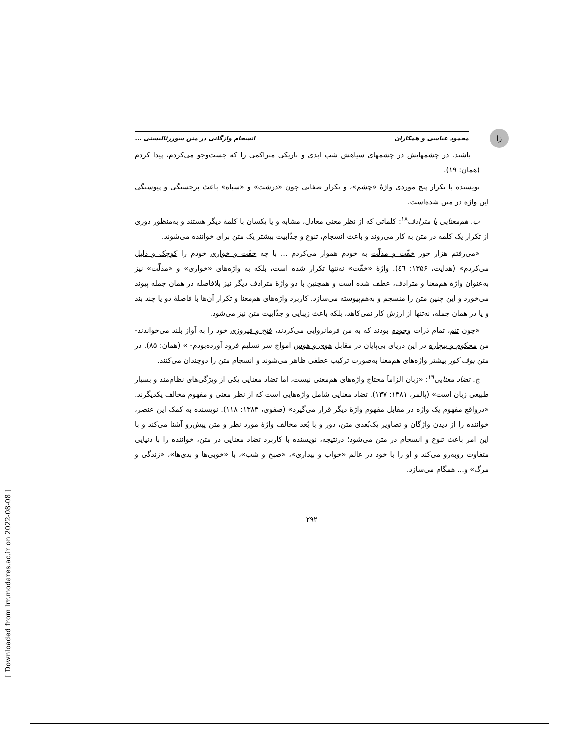زا
محمود عباسی و همکاران انسجام واژگانی در متن سوررئالیستی ...
باشند. در چشمهایش در چشمهای سیاهش شب ابدی و تاریکی متراکمی را که جست‌وجو می‌کردم، پیدا کردم (همان: ۱۹).
نویسنده با تکرار پنج موردی واژهٔ «چشم»، و تکرار صفاتی چون «درشت» و «سیاه» باعث برجستگی و پیوستگی این واژه در متن شده‌است.
ب. هم‌معنایی یا مترادف<sup>۱۸</sup>: کلماتی که از نظر معنی معادل، مشابه و یا یکسان با کلمهٔ دیگر هستند و به‌منظور دوری از تکرار یک کلمه در متن به کار می‌روند و باعث انسجام، تنوع و جذّابیت بیشتر یک متن برای خواننده می‌شوند.
«می‌رفتم هزار جور خفّت و مذلّت به خودم هموار می‌کردم ... با چه خفّت و خواری خودم را کوچک و ذلیل می‌کردم» (هدایت، ۱۳۵۶: ٤٦). واژهٔ «خفّت» نه‌تنها تکرار شده است، بلکه به واژه‌های «خواری» و «مذلّت» نیز به‌عنوان واژهٔ هم‌معنا و مترادف، عطف شده است و همچنین با دو واژهٔ مترادف دیگر نیز بلافاصله در همان جمله پیوند می‌خورد و این چنین متن را منسجم و به‌هم‌پیوسته می‌سازد. کاربرد واژه‌های هم‌معنا و تکرار آن‌ها با فاصلهٔ دو یا چند بند و یا در همان جمله، نه‌تنها از ارزش کار نمی‌کاهد، بلکه باعث زیبایی و جذّابیت متن نیز می‌شود.
«چون تنم، تمام ذرات وجودم بودند که به من فرمانروایی می‌کردند، فتح و فیروزی خود را به آواز بلند می‌خواندند- من محکوم و بیچاره در این دریای بی‌پایان در مقابل هوی و هوس امواج سر تسلیم فرود آورده‌بودم- » (همان: ۸۵). در متن بوف کور بیشتر واژه‌های هم‌معنا به‌صورت ترکیب عطفی ظاهر می‌شوند و انسجام متن را دوچندان می‌کنند.
ج. تضاد معنایی<sup>۱۹</sup>: «زبان الزاماً محتاج واژه‌های هم‌معنی نیست، اما تضاد معنایی یکی از ویژگی‌های نظام‌مند و بسیار طبیعی زبان است» (پالمر، ۱۳۸۱: ۱۳۷). تضاد معنایی شامل واژه‌هایی است که از نظر معنی و مفهوم مخالف یکدیگرند. «درواقع مفهوم یک واژه در مقابل مفهوم واژهٔ دیگر قرار می‌گیرد» (صفوی، ۱۳۸۳: ۱۱۸). نویسنده به کمک این عنصر، خواننده را از دیدن واژگان و تصاویر یک‌بُعدی متن، دور و با بُعد مخالف واژهٔ مورد نظر و متن پیش‌رو آشنا می‌کند و با این امر باعث تنوع و انسجام در متن می‌شود؛ درنتیجه، نویسنده با کاربرد تضاد معنایی در متن، خواننده را با دنیایی متفاوت روبه‌رو می‌کند و او را با خود در عالم «خواب و بیداری»، «صبح و شب»، با «خوبی‌ها و بدی‌ها»، «زندگی و مرگ» و... همگام می‌سازد.
۲۹۲
[ Downloaded from lrr.modares.ac.ir on 2022-08-08 ]